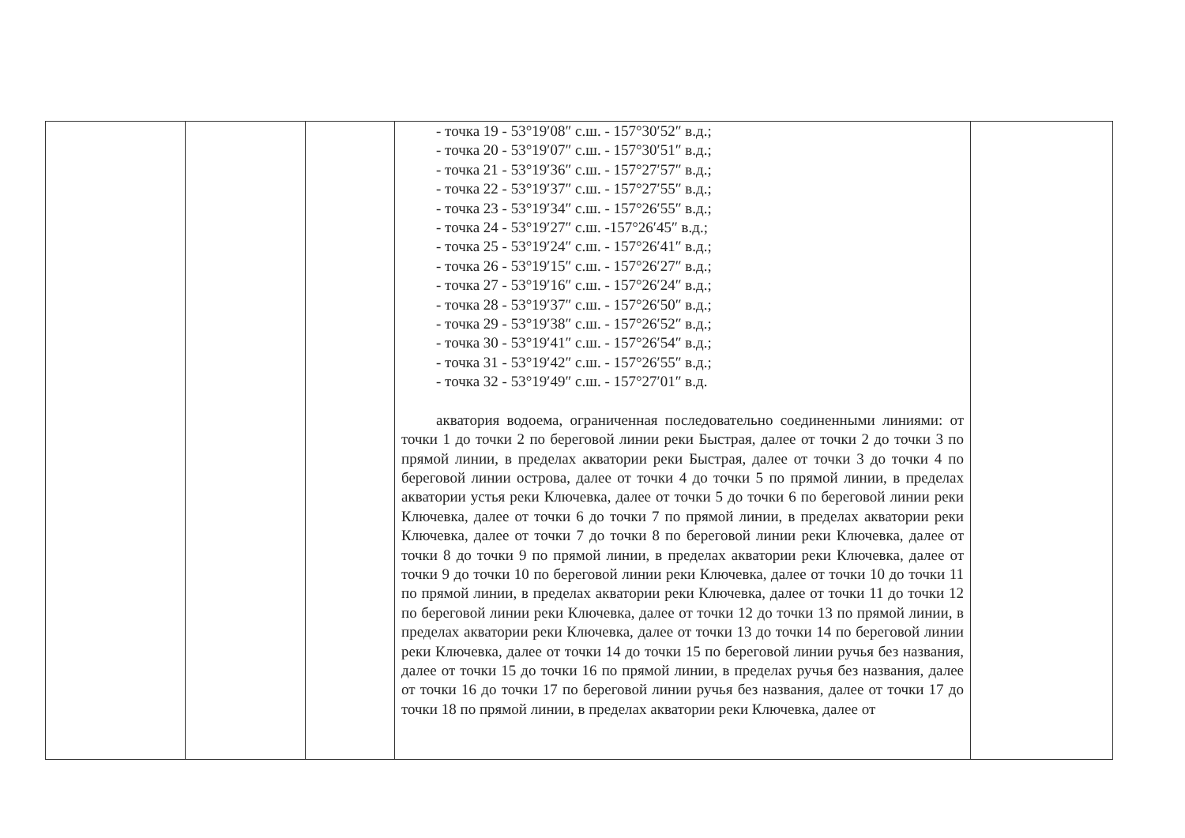| | | | - точка 19 - 53°19′08″ с.ш. - 157°30′52″ в.д.; - точка 20 - 53°19′07″ с.ш. - 157°30′51″ в.д.; - точка 21 - 53°19′36″ с.ш. - 157°27′57″ в.д.; - точка 22 - 53°19′37″ с.ш. - 157°27′55″ в.д.; - точка 23 - 53°19′34″ с.ш. - 157°26′55″ в.д.; - точка 24 - 53°19′27″ с.ш. -157°26′45″ в.д.; - точка 25 - 53°19′24″ с.ш. - 157°26′41″ в.д.; - точка 26 - 53°19′15″ с.ш. - 157°26′27″ в.д.; - точка 27 - 53°19′16″ с.ш. - 157°26′24″ в.д.; - точка 28 - 53°19′37″ с.ш. - 157°26′50″ в.д.; - точка 29 - 53°19′38″ с.ш. - 157°26′52″ в.д.; - точка 30 - 53°19′41″ с.ш. - 157°26′54″ в.д.; - точка 31 - 53°19′42″ с.ш. - 157°26′55″ в.д.; - точка 32 - 53°19′49″ с.ш. - 157°27′01″ в.д. акватория водоема, ограниченная последовательно соединенными линиями: от точки 1 до точки 2 по береговой линии реки Быстрая, далее от точки 2 до точки 3 по прямой линии, в пределах акватории реки Быстрая, далее от точки 3 до точки 4 по береговой линии острова, далее от точки 4 до точки 5 по прямой линии, в пределах акватории устья реки Ключевка, далее от точки 5 до точки 6 по береговой линии реки Ключевка, далее от точки 6 до точки 7 по прямой линии, в пределах акватории реки Ключевка, далее от точки 7 до точки 8 по береговой линии реки Ключевка, далее от точки 8 до точки 9 по прямой линии, в пределах акватории реки Ключевка, далее от точки 9 до точки 10 по береговой линии реки Ключевка, далее от точки 10 до точки 11 по прямой линии, в пределах акватории реки Ключевка, далее от точки 11 до точки 12 по береговой линии реки Ключевка, далее от точки 12 до точки 13 по прямой линии, в пределах акватории реки Ключевка, далее от точки 13 до точки 14 по береговой линии реки Ключевка, далее от точки 14 до точки 15 по береговой линии ручья без названия, далее от точки 15 до точки 16 по прямой линии, в пределах ручья без названия, далее от точки 16 до точки 17 по береговой линии ручья без названия, далее от точки 17 до точки 18 по прямой линии, в пределах акватории реки Ключевка, далее от | |